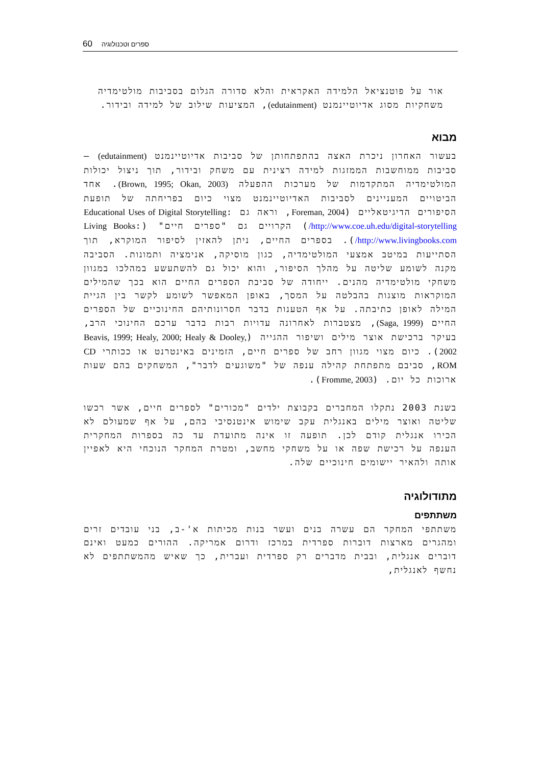60 ספרים וטכנולוגיה
אור על פוטנציאל הלמידה האקראית והלא סדורה הגלום בסביבות מולטימדיה משחקיות מסוג אדיוטיינמנט (edutainment), המציעות שילוב של למידה ובידור.
מבוא
בעשור האחרון ניכרת האצה בהתפתחותן של סביבות אדיוטיינמנט (edutainment) – סביבות ממוחשבות הממזגות למידה רצינית עם משחק ובידור, תוך ניצול יכולות המולטימדיה המתקדמות של מערכות ההפעלה (Brown, 1995; Okan, 2003). אחד הביטויים המעניינים לסביבות האדיוטיינמנט מצוי כיום בפריחתה של תופעת הסיפורים הדיגיטאליים (Foreman, 2004, וראה גם Educational Uses of Digital Storytelling: http://www.coe.uh.edu/digital-storytelling/) הקרויים גם "ספרים חיים" (Living Books: http://www.livingbooks.com/). בספרים החיים, ניתן להאזין לסיפור המוקרא, תוך הסתייעות במיטב אמצעי המולטימדיה, כגון מוסיקה, אנימציה ותמונות. הסביבה מקנה לשומע שליטה על מהלך הסיפור, והוא יכול גם להשתעשע במהלכו במגוון משחקי מולטימדיה מהנים. ייחודה של סביבת הספרים החיים הוא בכך שהמילים המוקראות מוצגות בהבלטה על המסך, באופן המאפשר לשומע לקשר בין הגיית המילה לאופן כתיבתה. על אף הטענות בדבר חסרונותיהם החינוכיים של הספרים החיים (Saga, 1999), מצטברות לאחרונה עדויות רבות בדבר ערכם החינוכי הרב, בעיקר ברכישת אוצר מילים ושיפור ההגייה (Beavis, 1999; Healy, 2000; Healy & Dooley, 2002). כיום מצוי מגוון רחב של ספרים חיים, הזמינים באינטרנט או ככותרי CD ROM, סביבם מתפתחת קהילה ענפה של "משוגעים לדבר", המשחקים בהם שעות ארוכות כל יום. (Fromme, 2003).
בשנת 2003 נתקלו המחברים בקבוצת ילדים "מכורים" לספרים חיים, אשר רכשו שליטה ואוצר מילים באנגלית עקב שימוש אינטנסיבי בהם, על אף שמעולם לא הכירו אנגלית קודם לכן. תופעה זו אינה מתועדת עד כה בספרות המחקרית הענפה על רכישת שפה או על משחקי מחשב, ומטרת המחקר הנוכחי היא לאפיין אותה ולהאיר יישומים חינוכיים שלה.
מתודולוגיה
משתתפים
משתתפי המחקר הם עשרה בנים ועשר בנות מכיתות א'-ב, בני עובדים זרים ומהגרים מארצות דוברות ספרדית במרכז ודרום אמריקה. ההורים כמעט ואינם דוברים אנגלית, ובבית מדברים רק ספרדית ועברית, כך שאיש מהמשתתפים לא נחשף לאנגלית,